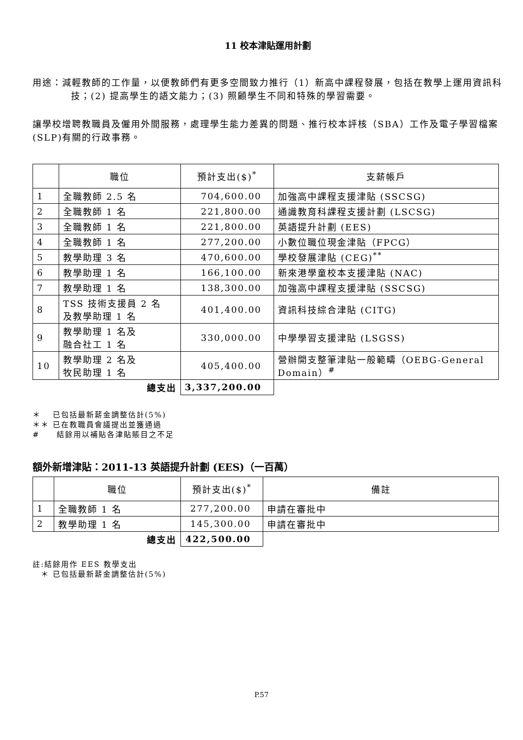11 校本津貼運用計劃
用途：減輕教師的工作量，以便教師們有更多空間致力推行（1）新高中課程發展，包括在教學上運用資訊科技；(2) 提高學生的語文能力；(3) 照顧學生不同和特殊的學習需要。
讓學校增聘教職員及僱用外間服務，處理學生能力差異的問題、推行校本評核（SBA）工作及電子學習檔案(SLP)有關的行政事務。
| | 職位 | 預計支出($)<sup>*</sup> | 支薪帳戶 |
| --- | --- | --- | --- |
| 1 | 全職教師 2.5 名 | 704,600.00 | 加強高中課程支援津貼 (SSCSG) |
| 2 | 全職教師 1 名 | 221,800.00 | 通識教育科課程支援計劃 (LSCSG) |
| 3 | 全職教師 1 名 | 221,800.00 | 英語提升計劃 (EES) |
| 4 | 全職教師 1 名 | 277,200.00 | 小數位職位現金津貼（FPCG） |
| 5 | 教學助理 3 名 | 470,600.00 | 學校發展津貼 (CEG)<sup>**</sup> |
| 6 | 教學助理 1 名 | 166,100.00 | 新來港學童校本支援津貼 (NAC) |
| 7 | 教學助理 1 名 | 138,300.00 | 加強高中課程支援津貼 (SSCSG) |
| 8 | TSS 技術支援員 2 名 及教學助理 1 名 | 401,400.00 | 資訊科技綜合津貼 (CITG) |
| 9 | 教學助理 1 名及 融合社工 1 名 | 330,000.00 | 中學學習支援津貼 (LSGSS) |
| 10 | 教學助理 2 名及 牧民助理 1 名 | 405,400.00 | 營辦開支整筆津貼一般範疇（OEBG-General Domain）<sup>#</sup> |
| | 總支出 | 3,337,200.00 | |
＊　 已包括最新薪金調整估計(5%)
＊＊ 已在教職員會議提出並獲通過
#　　結餘用以補貼各津貼賬目之不足
額外新增津貼：2011-13 英語提升計劃 (EES)（一百萬）
| | 職位 | 預計支出($)<sup>*</sup> | 備註 |
| --- | --- | --- | --- |
| 1 | 全職教師 1 名 | 277,200.00 | 申請在審批中 |
| 2 | 教學助理 1 名 | 145,300.00 | 申請在審批中 |
| | 總支出 | 422,500.00 | |
註:結餘用作 EES 教學支出
　＊ 已包括最新薪金調整估計(5%)
P.57